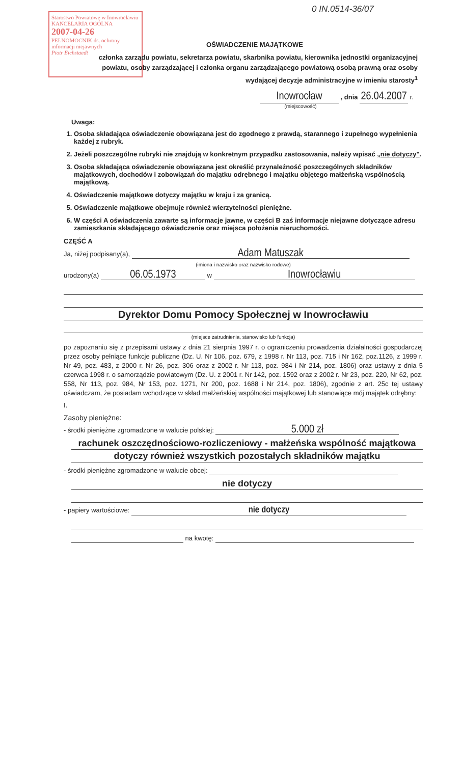0 IN.0514-36/07
Starostwo Powiatowe w Inowrocławiu KANCELARIA OGÓLNA
2007-04-26
PEŁNOMOCNIK ds. ochrony informacji niejawnych
Piotr Eichstaedt
OŚWIADCZENIE MAJĄTKOWE
członka zarządu powiatu, sekretarza powiatu, skarbnika powiatu, kierownika jednostki organizacyjnej powiatu, osoby zarządzającej i członka organu zarządzającego powiatową osobą prawną oraz osoby wydającej decyzje administracyjne w imieniu starosty<sup>1</sup>
Inowrocław , dnia 26.04.2007 r.
(miejscowość)
Uwaga:
1. Osoba składająca oświadczenie obowiązana jest do zgodnego z prawdą, starannego i zupełnego wypełnienia każdej z rubryk.
2. Jeżeli poszczególne rubryki nie znajdują w konkretnym przypadku zastosowania, należy wpisać „nie dotyczy".
3. Osoba składająca oświadczenie obowiązana jest określić przynależność poszczególnych składników majątkowych, dochodów i zobowiązań do majątku odrębnego i majątku objętego małżeńską wspólnością majątkową.
4. Oświadczenie majątkowe dotyczy majątku w kraju i za granicą.
5. Oświadczenie majątkowe obejmuje również wierzytelności pieniężne.
6. W części A oświadczenia zawarte są informacje jawne, w części B zaś informacje niejawne dotyczące adresu zamieszkania składającego oświadczenie oraz miejsca położenia nieruchomości.
CZĘŚĆ A
Ja, niżej podpisany(a), Adam Matuszak
(imiona i nazwisko oraz nazwisko rodowe)
urodzony(a) 06.05.1973 w Inowrocławiu
Dyrektor Domu Pomocy Społecznej w Inowrocławiu
(miejsce zatrudnienia, stanowisko lub funkcja)
po zapoznaniu się z przepisami ustawy z dnia 21 sierpnia 1997 r. o ograniczeniu prowadzenia działalności gospodarczej przez osoby pełniące funkcje publiczne (Dz. U. Nr 106, poz. 679, z 1998 r. Nr 113, poz. 715 i Nr 162, poz.1126, z 1999 r. Nr 49, poz. 483, z 2000 r. Nr 26, poz. 306 oraz z 2002 r. Nr 113, poz. 984 i Nr 214, poz. 1806) oraz ustawy z dnia 5 czerwca 1998 r. o samorządzie powiatowym (Dz. U. z 2001 r. Nr 142, poz. 1592 oraz z 2002 r. Nr 23, poz. 220, Nr 62, poz. 558, Nr 113, poz. 984, Nr 153, poz. 1271, Nr 200, poz. 1688 i Nr 214, poz. 1806), zgodnie z art. 25c tej ustawy oświadczam, że posiadam wchodzące w skład małżeńskiej wspólności majątkowej lub stanowiące mój majątek odrębny:
I.
Zasoby pieniężne:
- środki pieniężne zgromadzone w walucie polskiej: 5.000 zł
rachunek oszczędnościowo-rozliczeniowy - małżeńska wspólność majątkowa
dotyczy również wszystkich pozostałych składników majątku
- środki pieniężne zgromadzone w walucie obcej:
nie dotyczy
- papiery wartościowe: nie dotyczy
na kwotę: